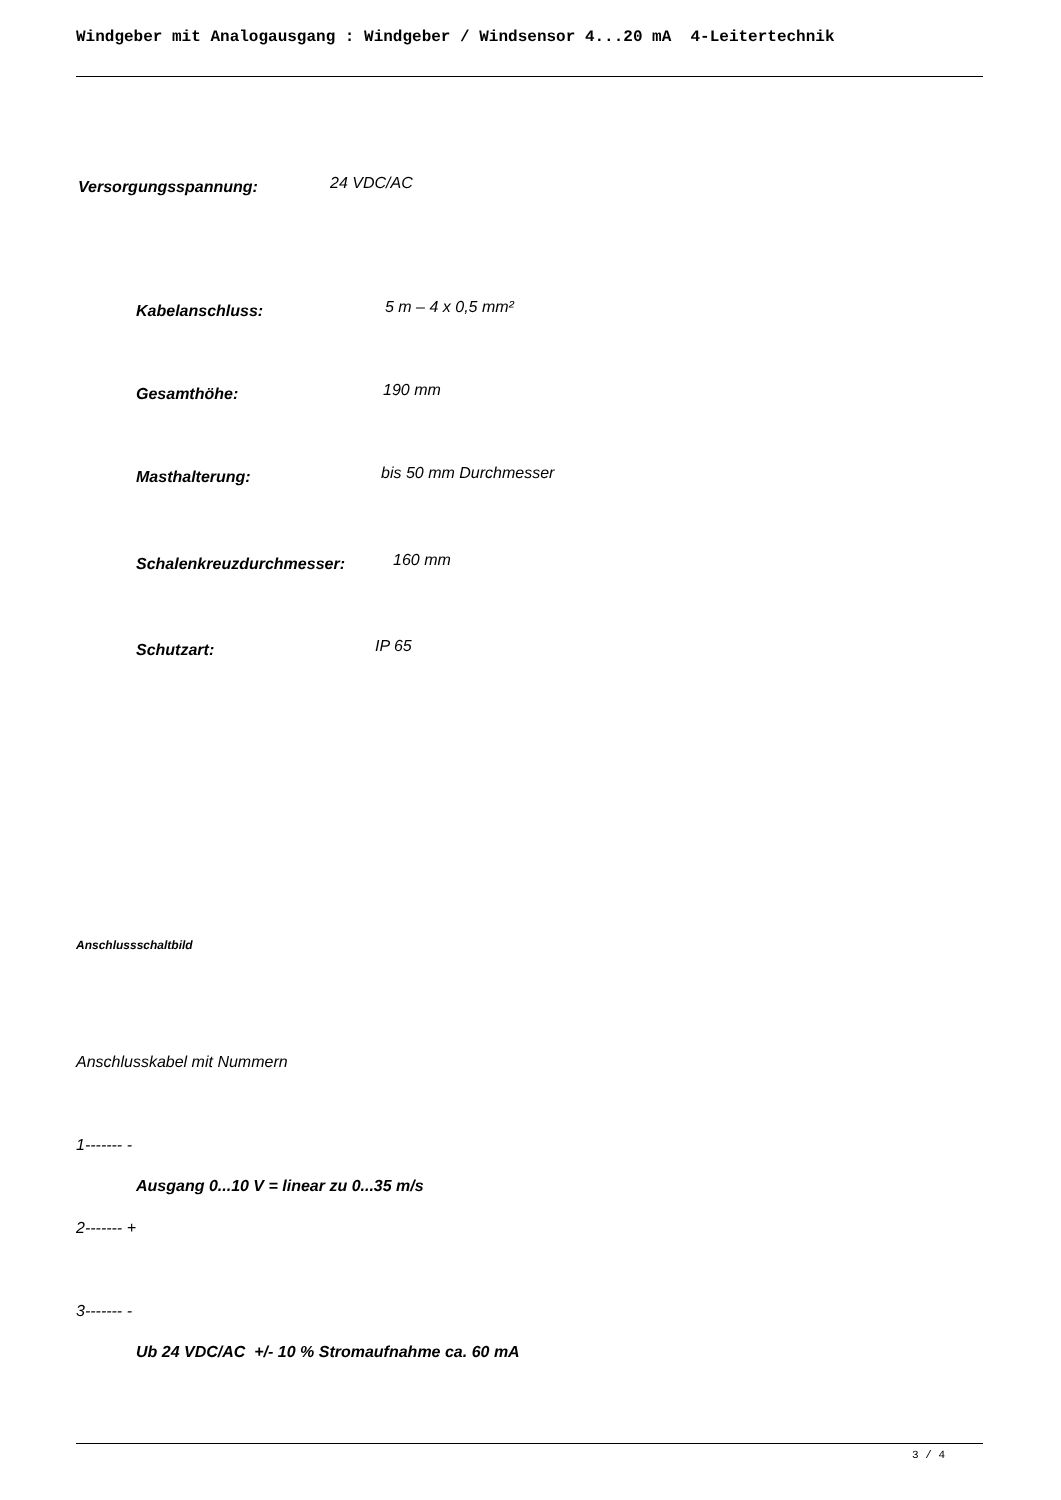Windgeber mit Analogausgang : Windgeber / Windsensor 4...20 mA 4-Leitertechnik
Versorgungsspannung: 24 VDC/AC
Kabelanschluss: 5 m – 4 x 0,5 mm²
Gesamthöhe: 190 mm
Masthalterung: bis 50 mm Durchmesser
Schalenkreuzdurchmesser: 160 mm
Schutzart: IP 65
Anschlussschaltbild
Anschlusskabel mit Nummern
1------- -
Ausgang 0...10 V = linear zu 0...35 m/s
2------- +
3------- -
Ub 24 VDC/AC +/- 10 % Stromaufnahme ca. 60 mA
3 / 4